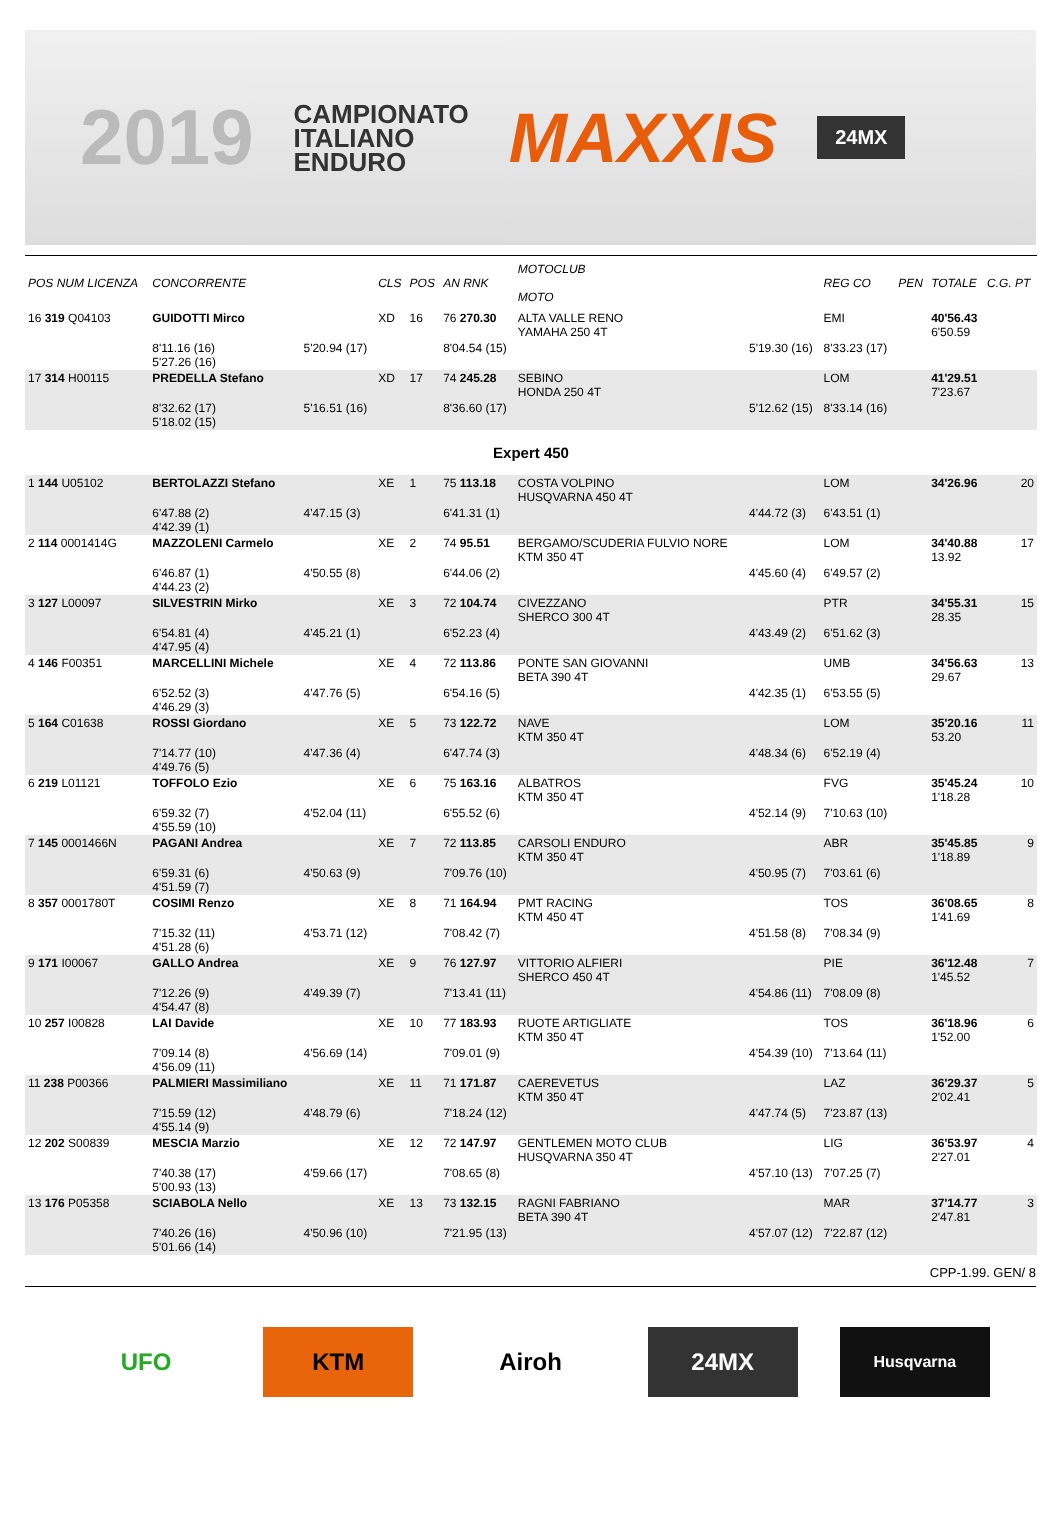2019 CAMPIONATO
ITALIANO
ENDURO MAXXIS 24MX
| POS NUM LICENZA | CONCORRENTE | | CLS | POS | AN RNK | MOTOCLUB MOTO | | REG CO | PEN | TOTALE | C.G. PT |
| --- | --- | --- | --- | --- | --- | --- | --- | --- | --- | --- | --- |
| 16 319 Q04103 | GUIDOTTI Mirco | | XD | 16 | 76 270.30 | ALTA VALLE RENO YAMAHA 250 4T | | EMI | | 40'56.43 6'50.59 | |
| | 8'11.16 (16) 5'27.26 (16) | 5'20.94 (17) | | | 8'04.54 (15) | | 5'19.30 (16) | 8'33.23 (17) | | | |
| 17 314 H00115 | PREDELLA Stefano | | XD | 17 | 74 245.28 | SEBINO HONDA 250 4T | | LOM | | 41'29.51 7'23.67 | |
| | 8'32.62 (17) 5'18.02 (15) | 5'16.51 (16) | | | 8'36.60 (17) | | 5'12.62 (15) | 8'33.14 (16) | | | |
| Expert 450 | | | | | | | | | | | |
| 1 144 U05102 | BERTOLAZZI Stefano | | XE | 1 | 75 113.18 | COSTA VOLPINO HUSQVARNA 450 4T | | LOM | | 34'26.96 | 20 |
| | 6'47.88 (2) 4'42.39 (1) | 4'47.15 (3) | | | 6'41.31 (1) | | 4'44.72 (3) | 6'43.51 (1) | | | |
| 2 114 0001414G | MAZZOLENI Carmelo | | XE | 2 | 74 95.51 | BERGAMO/SCUDERIA FULVIO NORE KTM 350 4T | | LOM | | 34'40.88 13.92 | 17 |
| | 6'46.87 (1) 4'44.23 (2) | 4'50.55 (8) | | | 6'44.06 (2) | | 4'45.60 (4) | 6'49.57 (2) | | | |
| 3 127 L00097 | SILVESTRIN Mirko | | XE | 3 | 72 104.74 | CIVEZZANO SHERCO 300 4T | | PTR | | 34'55.31 28.35 | 15 |
| | 6'54.81 (4) 4'47.95 (4) | 4'45.21 (1) | | | 6'52.23 (4) | | 4'43.49 (2) | 6'51.62 (3) | | | |
| 4 146 F00351 | MARCELLINI Michele | | XE | 4 | 72 113.86 | PONTE SAN GIOVANNI BETA 390 4T | | UMB | | 34'56.63 29.67 | 13 |
| | 6'52.52 (3) 4'46.29 (3) | 4'47.76 (5) | | | 6'54.16 (5) | | 4'42.35 (1) | 6'53.55 (5) | | | |
| 5 164 C01638 | ROSSI Giordano | | XE | 5 | 73 122.72 | NAVE KTM 350 4T | | LOM | | 35'20.16 53.20 | 11 |
| | 7'14.77 (10) 4'49.76 (5) | 4'47.36 (4) | | | 6'47.74 (3) | | 4'48.34 (6) | 6'52.19 (4) | | | |
| 6 219 L01121 | TOFFOLO Ezio | | XE | 6 | 75 163.16 | ALBATROS KTM 350 4T | | FVG | | 35'45.24 1'18.28 | 10 |
| | 6'59.32 (7) 4'55.59 (10) | 4'52.04 (11) | | | 6'55.52 (6) | | 4'52.14 (9) | 7'10.63 (10) | | | |
| 7 145 0001466N | PAGANI Andrea | | XE | 7 | 72 113.85 | CARSOLI ENDURO KTM 350 4T | | ABR | | 35'45.85 1'18.89 | 9 |
| | 6'59.31 (6) 4'51.59 (7) | 4'50.63 (9) | | | 7'09.76 (10) | | 4'50.95 (7) | 7'03.61 (6) | | | |
| 8 357 0001780T | COSIMI Renzo | | XE | 8 | 71 164.94 | PMT RACING KTM 450 4T | | TOS | | 36'08.65 1'41.69 | 8 |
| | 7'15.32 (11) 4'51.28 (6) | 4'53.71 (12) | | | 7'08.42 (7) | | 4'51.58 (8) | 7'08.34 (9) | | | |
| 9 171 I00067 | GALLO Andrea | | XE | 9 | 76 127.97 | VITTORIO ALFIERI SHERCO 450 4T | | PIE | | 36'12.48 1'45.52 | 7 |
| | 7'12.26 (9) 4'54.47 (8) | 4'49.39 (7) | | | 7'13.41 (11) | | 4'54.86 (11) | 7'08.09 (8) | | | |
| 10 257 I00828 | LAI Davide | | XE | 10 | 77 183.93 | RUOTE ARTIGLIATE KTM 350 4T | | TOS | | 36'18.96 1'52.00 | 6 |
| | 7'09.14 (8) 4'56.09 (11) | 4'56.69 (14) | | | 7'09.01 (9) | | 4'54.39 (10) | 7'13.64 (11) | | | |
| 11 238 P00366 | PALMIERI Massimiliano | | XE | 11 | 71 171.87 | CAEREVETUS KTM 350 4T | | LAZ | | 36'29.37 2'02.41 | 5 |
| | 7'15.59 (12) 4'55.14 (9) | 4'48.79 (6) | | | 7'18.24 (12) | | 4'47.74 (5) | 7'23.87 (13) | | | |
| 12 202 S00839 | MESCIA Marzio | | XE | 12 | 72 147.97 | GENTLEMEN MOTO CLUB HUSQVARNA 350 4T | | LIG | | 36'53.97 2'27.01 | 4 |
| | 7'40.38 (17) 5'00.93 (13) | 4'59.66 (17) | | | 7'08.65 (8) | | 4'57.10 (13) | 7'07.25 (7) | | | |
| 13 176 P05358 | SCIABOLA Nello | | XE | 13 | 73 132.15 | RAGNI FABRIANO BETA 390 4T | | MAR | | 37'14.77 2'47.81 | 3 |
| | 7'40.26 (16) 5'01.66 (14) | 4'50.96 (10) | | | 7'21.95 (13) | | 4'57.07 (12) | 7'22.87 (12) | | | |
CPP-1.99. GEN/ 8
UFO KTM Airoh 24MX
Husqvarna